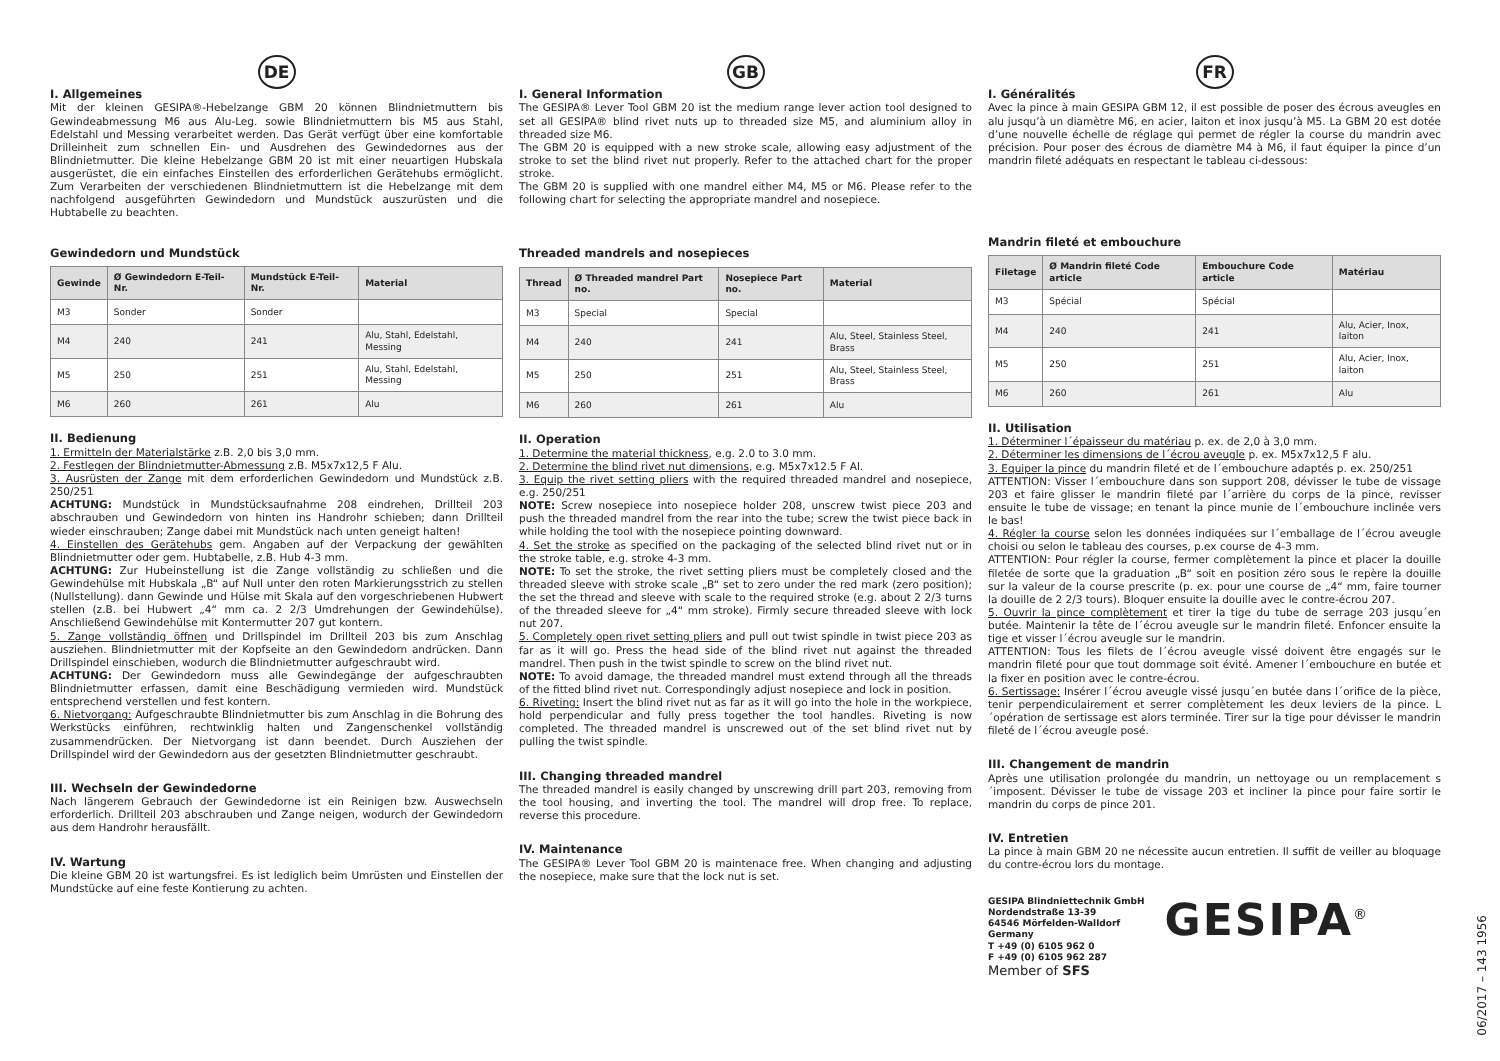DE
I. Allgemeines
Mit der kleinen GESIPA®-Hebelzange GBM 20 können Blindnietmuttern bis Gewindeabmessung M6 aus Alu-Leg. sowie Blindnietmuttern bis M5 aus Stahl, Edelstahl und Messing verarbeitet werden. Das Gerät verfügt über eine komfortable Drilleinheit zum schnellen Ein- und Ausdrehen des Gewindedornes aus der Blindnietmutter. Die kleine Hebelzange GBM 20 ist mit einer neuartigen Hubskala ausgerüstet, die ein einfaches Einstellen des erforderlichen Gerätehubs ermöglicht. Zum Verarbeiten der verschiedenen Blindnietmuttern ist die Hebelzange mit dem nachfolgend ausgeführten Gewindedorn und Mundstück auszurüsten und die Hubtabelle zu beachten.
Gewindedorn und Mundstück
| Gewinde | Ø Gewindedorn E-Teil-Nr. | Mundstück E-Teil-Nr. | Material |
| --- | --- | --- | --- |
| M3 | Sonder | Sonder | |
| M4 | 240 | 241 | Alu, Stahl, Edelstahl, Messing |
| M5 | 250 | 251 | Alu, Stahl, Edelstahl, Messing |
| M6 | 260 | 261 | Alu |
II. Bedienung
1. Ermitteln der Materialstärke z.B. 2,0 bis 3,0 mm.
2. Festlegen der Blindnietmutter-Abmessung z.B. M5x7x12,5 F Alu.
3. Ausrüsten der Zange mit dem erforderlichen Gewindedorn und Mundstück z.B. 250/251
ACHTUNG: Mundstück in Mundstücksaufnahme 208 eindrehen, Drillteil 203 abschrauben und Gewindedorn von hinten ins Handrohr schieben; dann Drillteil wieder einschrauben; Zange dabei mit Mundstück nach unten geneigt halten!
4. Einstellen des Gerätehubs gem. Angaben auf der Verpackung der gewählten Blindnietmutter oder gem. Hubtabelle, z.B. Hub 4-3 mm.
ACHTUNG: Zur Hubeinstellung ist die Zange vollständig zu schließen und die Gewindehülse mit Hubskala „B“ auf Null unter den roten Markierungsstrich zu stellen (Nullstellung). dann Gewinde und Hülse mit Skala auf den vorgeschriebenen Hubwert stellen (z.B. bei Hubwert „4“ mm ca. 2 2/3 Umdrehungen der Gewindehülse). Anschließend Gewindehülse mit Kontermutter 207 gut kontern.
5. Zange vollständig öffnen und Drillspindel im Drillteil 203 bis zum Anschlag ausziehen. Blindnietmutter mit der Kopfseite an den Gewindedorn andrücken. Dann Drillspindel einschieben, wodurch die Blindnietmutter aufgeschraubt wird.
ACHTUNG: Der Gewindedorn muss alle Gewindegänge der aufgeschraubten Blindnietmutter erfassen, damit eine Beschädigung vermieden wird. Mundstück entsprechend verstellen und fest kontern.
6. Nietvorgang: Aufgeschraubte Blindnietmutter bis zum Anschlag in die Bohrung des Werkstücks einführen, rechtwinklig halten und Zangenschenkel vollständig zusammendrücken. Der Nietvorgang ist dann beendet. Durch Ausziehen der Drillspindel wird der Gewindedorn aus der gesetzten Blindnietmutter geschraubt.
III. Wechseln der Gewindedorne
Nach längerem Gebrauch der Gewindedorne ist ein Reinigen bzw. Auswechseln erforderlich. Drillteil 203 abschrauben und Zange neigen, wodurch der Gewindedorn aus dem Handrohr herausfällt.
IV. Wartung
Die kleine GBM 20 ist wartungsfrei. Es ist lediglich beim Umrüsten und Einstellen der Mundstücke auf eine feste Kontierung zu achten.
GB
I. General Information
The GESIPA® Lever Tool GBM 20 ist the medium range lever action tool designed to set all GESIPA® blind rivet nuts up to threaded size M5, and aluminium alloy in threaded size M6.
The GBM 20 is equipped with a new stroke scale, allowing easy adjustment of the stroke to set the blind rivet nut properly. Refer to the attached chart for the proper stroke.
The GBM 20 is supplied with one mandrel either M4, M5 or M6. Please refer to the following chart for selecting the appropriate mandrel and nosepiece.
Threaded mandrels and nosepieces
| Thread | Ø Threaded mandrel Part no. | Nosepiece Part no. | Material |
| --- | --- | --- | --- |
| M3 | Special | Special | |
| M4 | 240 | 241 | Alu, Steel, Stainless Steel, Brass |
| M5 | 250 | 251 | Alu, Steel, Stainless Steel, Brass |
| M6 | 260 | 261 | Alu |
II. Operation
1. Determine the material thickness, e.g. 2.0 to 3.0 mm.
2. Determine the blind rivet nut dimensions, e.g. M5x7x12.5 F Al.
3. Equip the rivet setting pliers with the required threaded mandrel and nosepiece, e.g. 250/251
NOTE: Screw nosepiece into nosepiece holder 208, unscrew twist piece 203 and push the threaded mandrel from the rear into the tube; screw the twist piece back in while holding the tool with the nosepiece pointing downward.
4. Set the stroke as specified on the packaging of the selected blind rivet nut or in the stroke table, e.g. stroke 4-3 mm.
NOTE: To set the stroke, the rivet setting pliers must be completely closed and the threaded sleeve with stroke scale „B“ set to zero under the red mark (zero position); the set the thread and sleeve with scale to the required stroke (e.g. about 2 2/3 turns of the threaded sleeve for „4“ mm stroke). Firmly secure threaded sleeve with lock nut 207.
5. Completely open rivet setting pliers and pull out twist spindle in twist piece 203 as far as it will go. Press the head side of the blind rivet nut against the threaded mandrel. Then push in the twist spindle to screw on the blind rivet nut.
NOTE: To avoid damage, the threaded mandrel must extend through all the threads of the fitted blind rivet nut. Correspondingly adjust nosepiece and lock in position.
6. Riveting: Insert the blind rivet nut as far as it will go into the hole in the workpiece, hold perpendicular and fully press together the tool handles. Riveting is now completed. The threaded mandrel is unscrewed out of the set blind rivet nut by pulling the twist spindle.
III. Changing threaded mandrel
The threaded mandrel is easily changed by unscrewing drill part 203, removing from the tool housing, and inverting the tool. The mandrel will drop free. To replace, reverse this procedure.
IV. Maintenance
The GESIPA® Lever Tool GBM 20 is maintenace free. When changing and adjusting the nosepiece, make sure that the lock nut is set.
FR
I. Généralités
Avec la pince à main GESIPA GBM 12, il est possible de poser des écrous aveugles en alu jusqu’à un diamètre M6, en acier, laiton et inox jusqu’à M5. La GBM 20 est dotée d’une nouvelle échelle de réglage qui permet de régler la course du mandrin avec précision. Pour poser des écrous de diamètre M4 à M6, il faut équiper la pince d’un mandrin fileté adéquats en respectant le tableau ci-dessous:
Mandrin fileté et embouchure
| Filetage | Ø Mandrin fileté Code article | Embouchure Code article | Matériau |
| --- | --- | --- | --- |
| M3 | Spécial | Spécial | |
| M4 | 240 | 241 | Alu, Acier, Inox, laiton |
| M5 | 250 | 251 | Alu, Acier, Inox, laiton |
| M6 | 260 | 261 | Alu |
II. Utilisation
1. Déterminer l´épaisseur du matériau p. ex. de 2,0 à 3,0 mm.
2. Déterminer les dimensions de l´écrou aveugle p. ex. M5x7x12,5 F alu.
3. Equiper la pince du mandrin fileté et de l´embouchure adaptés p. ex. 250/251
ATTENTION: Visser l´embouchure dans son support 208, dévisser le tube de vissage 203 et faire glisser le mandrin fileté par l´arrière du corps de la pince, revisser ensuite le tube de vissage; en tenant la pince munie de l´embouchure inclinée vers le bas!
4. Régler la course selon les données indiquées sur l´emballage de l´écrou aveugle choisi ou selon le tableau des courses, p.ex course de 4-3 mm.
ATTENTION: Pour régler la course, fermer complètement la pince et placer la douille filetée de sorte que la graduation „B“ soit en position zéro sous le repère la douille sur la valeur de la course prescrite (p. ex. pour une course de „4“ mm, faire tourner la douille de 2 2/3 tours). Bloquer ensuite la douille avec le contre-écrou 207.
5. Ouvrir la pince complètement et tirer la tige du tube de serrage 203 jusqu´en butée. Maintenir la tête de l´écrou aveugle sur le mandrin fileté. Enfoncer ensuite la tige et visser l´écrou aveugle sur le mandrin.
ATTENTION: Tous les filets de l´écrou aveugle vissé doivent être engagés sur le mandrin fileté pour que tout dommage soit évité. Amener l´embouchure en butée et la fixer en position avec le contre-écrou.
6. Sertissage: Insérer l´écrou aveugle vissé jusqu´en butée dans l´orifice de la pièce, tenir perpendiculairement et serrer complètement les deux leviers de la pince. L´opération de sertissage est alors terminée. Tirer sur la tige pour dévisser le mandrin fileté de l´écrou aveugle posé.
III. Changement de mandrin
Après une utilisation prolongée du mandrin, un nettoyage ou un remplacement s´imposent. Dévisser le tube de vissage 203 et incliner la pince pour faire sortir le mandrin du corps de pince 201.
IV. Entretien
La pince à main GBM 20 ne nécessite aucun entretien. Il suffit de veiller au bloquage du contre-écrou lors du montage.
GESIPA Blindniettechnik GmbH
Nordendstraße 13-39
64546 Mörfelden-Walldorf
Germany
T +49 (0) 6105 962 0
F +49 (0) 6105 962 287
Member of SFS
GESIPA<sup>®</sup>
06/2017 – 143 1956